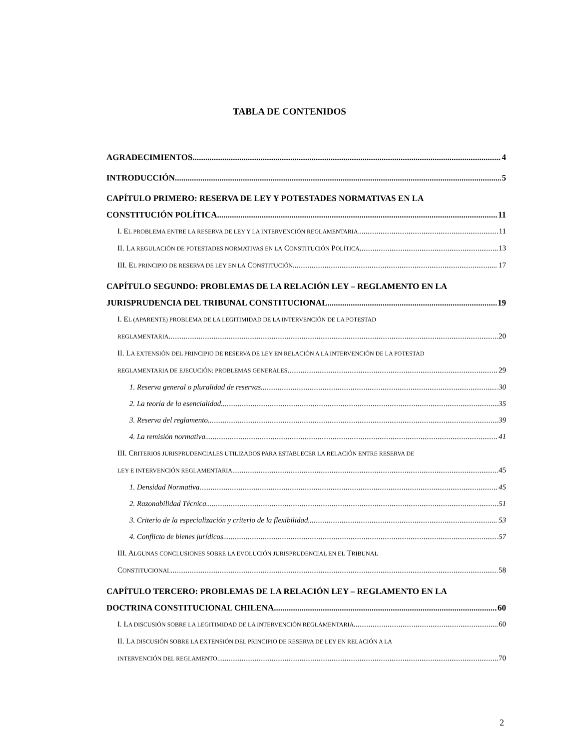TABLA DE CONTENIDOS
AGRADECIMIENTOS 4
INTRODUCCIÓN 5
CAPÍTULO PRIMERO: RESERVA DE LEY Y POTESTADES NORMATIVAS EN LA
CONSTITUCIÓN POLÍTICA 11
I. EL PROBLEMA ENTRE LA RESERVA DE LEY Y LA INTERVENCIÓN REGLAMENTARIA 11
II. LA REGULACIÓN DE POTESTADES NORMATIVAS EN LA CONSTITUCIÓN POLÍTICA 13
III. EL PRINCIPIO DE RESERVA DE LEY EN LA CONSTITUCIÓN 17
CAPÍTULO SEGUNDO: PROBLEMAS DE LA RELACIÓN LEY – REGLAMENTO EN LA
JURISPRUDENCIA DEL TRIBUNAL CONSTITUCIONAL 19
I. EL (APARENTE) PROBLEMA DE LA LEGITIMIDAD DE LA INTERVENCIÓN DE LA POTESTAD
REGLAMENTARIA 20
II. LA EXTENSIÓN DEL PRINCIPIO DE RESERVA DE LEY EN RELACIÓN A LA INTERVENCIÓN DE LA POTESTAD
REGLAMENTARIA DE EJECUCIÓN: PROBLEMAS GENERALES 29
1. Reserva general o pluralidad de reservas 30
2. La teoría de la esencialidad 35
3. Reserva del reglamento 39
4. La remisión normativa 41
III. CRITERIOS JURISPRUDENCIALES UTILIZADOS PARA ESTABLECER LA RELACIÓN ENTRE RESERVA DE
LEY E INTERVENCIÓN REGLAMENTARIA 45
1. Densidad Normativa 45
2. Razonabilidad Técnica 51
3. Criterio de la especialización y criterio de la flexibilidad 53
4. Conflicto de bienes jurídicos 57
III. ALGUNAS CONCLUSIONES SOBRE LA EVOLUCIÓN JURISPRUDENCIAL EN EL TRIBUNAL
CONSTITUCIONAL 58
CAPÍTULO TERCERO: PROBLEMAS DE LA RELACIÓN LEY – REGLAMENTO EN LA
DOCTRINA CONSTITUCIONAL CHILENA 60
I. LA DISCUSIÓN SOBRE LA LEGITIMIDAD DE LA INTERVENCIÓN REGLAMENTARIA 60
II. LA DISCUSIÓN SOBRE LA EXTENSIÓN DEL PRINCIPIO DE RESERVA DE LEY EN RELACIÓN A LA
INTERVENCIÓN DEL REGLAMENTO 70
2